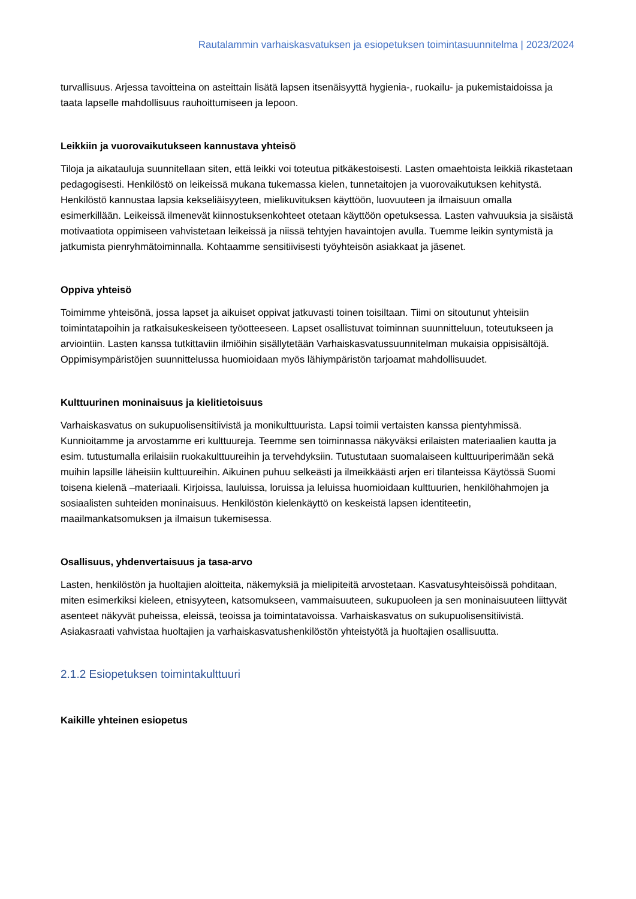Rautalammin varhaiskasvatuksen ja esiopetuksen toimintasuunnitelma | 2023/2024
turvallisuus. Arjessa tavoitteina on asteittain lisätä lapsen itsenäisyyttä hygienia-, ruokailu- ja pukemistaidoissa ja taata lapselle mahdollisuus rauhoittumiseen ja lepoon.
Leikkiin ja vuorovaikutukseen kannustava yhteisö
Tiloja ja aikatauluja suunnitellaan siten, että leikki voi toteutua pitkäkestoisesti. Lasten omaehtoista leikkiä rikastetaan pedagogisesti. Henkilöstö on leikeissä mukana tukemassa kielen, tunnetaitojen ja vuorovaikutuksen kehitystä. Henkilöstö kannustaa lapsia kekseliäisyyteen, mielikuvituksen käyttöön, luovuuteen ja ilmaisuun omalla esimerkillään. Leikeissä ilmenevät kiinnostuksenkohteet otetaan käyttöön opetuksessa. Lasten vahvuuksia ja sisäistä motivaatiota oppimiseen vahvistetaan leikeissä ja niissä tehtyjen havaintojen avulla. Tuemme leikin syntymistä ja jatkumista pienryhmätoiminnalla. Kohtaamme sensitiivisesti työyhteisön asiakkaat ja jäsenet.
Oppiva yhteisö
Toimimme yhteisönä, jossa lapset ja aikuiset oppivat jatkuvasti toinen toisiltaan. Tiimi on sitoutunut yhteisiin toimintatapoihin ja ratkaisukeskeiseen työotteeseen. Lapset osallistuvat toiminnan suunnitteluun, toteutukseen ja arviointiin. Lasten kanssa tutkittaviin ilmiöihin sisällytetään Varhaiskasvatussuunnitelman mukaisia oppisisältöjä. Oppimisympäristöjen suunnittelussa huomioidaan myös lähiympäristön tarjoamat mahdollisuudet.
Kulttuurinen moninaisuus ja kielitietoisuus
Varhaiskasvatus on sukupuolisensitiivistä ja monikulttuurista. Lapsi toimii vertaisten kanssa pientyhmissä. Kunnioitamme ja arvostamme eri kulttuureja. Teemme sen toiminnassa näkyväksi erilaisten materiaalien kautta ja esim. tutustumalla erilaisiin ruokakulttuureihin ja tervehdyksiin. Tutustutaan suomalaiseen kulttuuriperimään sekä muihin lapsille läheisiin kulttuureihin. Aikuinen puhuu selkeästi ja ilmeikkäästi arjen eri tilanteissa Käytössä Suomi toisena kielenä –materiaali. Kirjoissa, lauluissa, loruissa ja leluissa huomioidaan kulttuurien, henkilöhahmojen ja sosiaalisten suhteiden moninaisuus. Henkilöstön kielenkäyttö on keskeistä lapsen identiteetin, maailmankatsomuksen ja ilmaisun tukemisessa.
Osallisuus, yhdenvertaisuus ja tasa-arvo
Lasten, henkilöstön ja huoltajien aloitteita, näkemyksiä ja mielipiteitä arvostetaan. Kasvatusyhteisöissä pohditaan, miten esimerkiksi kieleen, etnisyyteen, katsomukseen, vammaisuuteen, sukupuoleen ja sen moninaisuuteen liittyvät asenteet näkyvät puheissa, eleissä, teoissa ja toimintatavoissa. Varhaiskasvatus on sukupuolisensitiivistä. Asiakasraati vahvistaa huoltajien ja varhaiskasvatushenkilöstön yhteistyötä ja huoltajien osallisuutta.
2.1.2 Esiopetuksen toimintakulttuuri
Kaikille yhteinen esiopetus